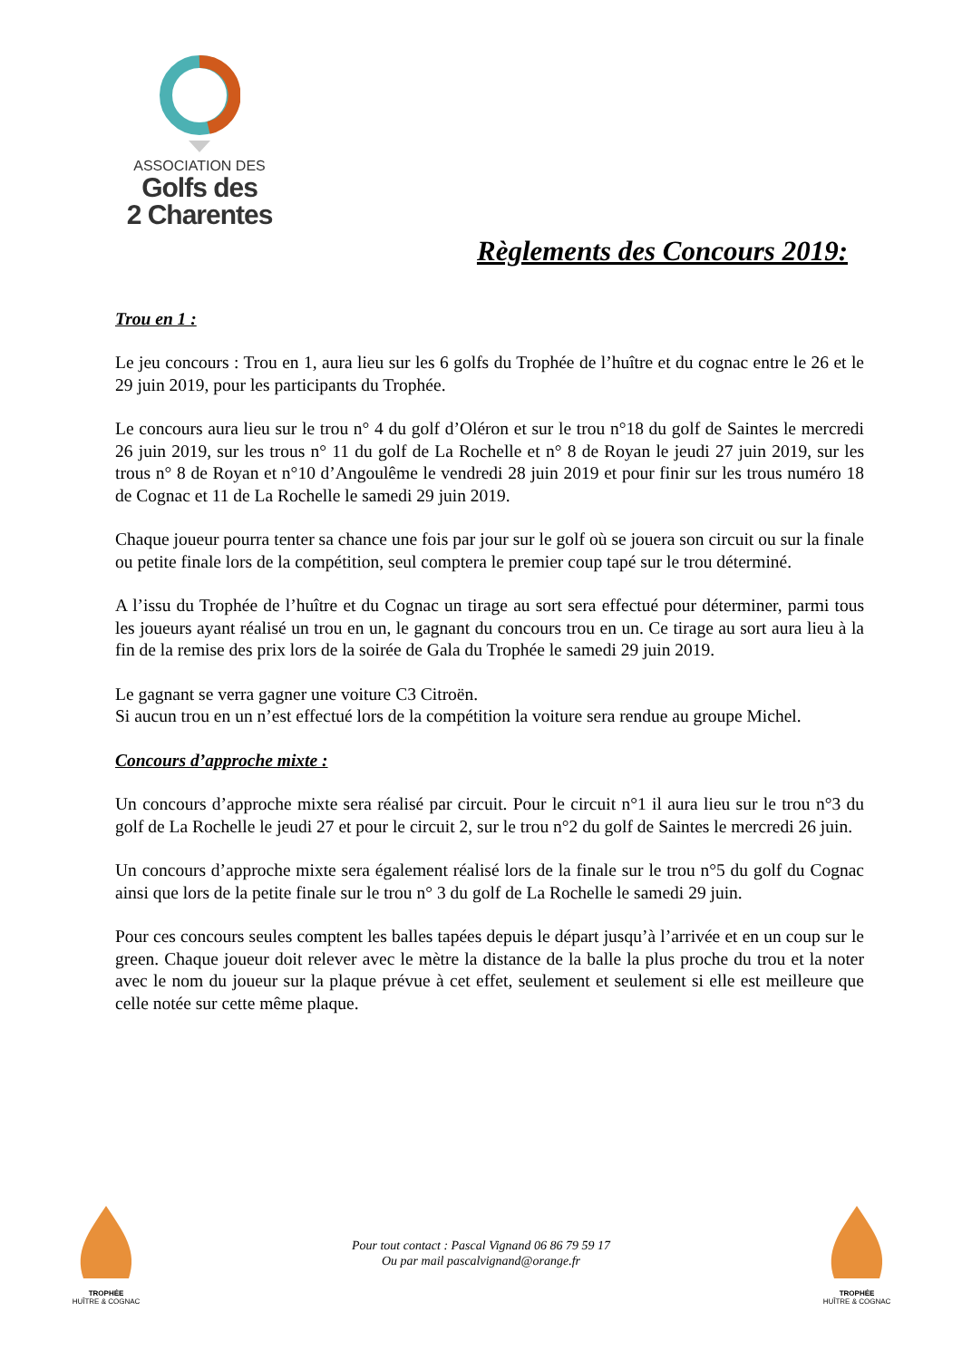ASSOCIATION DES
Golfs des
2 Charentes
Règlements des Concours 2019:
Trou en 1 :
Le jeu concours : Trou en 1, aura lieu sur les 6 golfs du Trophée de l’huître et du cognac entre le 26 et le 29 juin 2019, pour les participants du Trophée.
Le concours aura lieu sur le trou n° 4 du golf d’Oléron et sur le trou n°18 du golf de Saintes le mercredi 26 juin 2019, sur les trous n° 11 du golf de La Rochelle et n° 8 de Royan le jeudi 27 juin 2019, sur les trous n° 8 de Royan et n°10 d’Angoulême le vendredi 28 juin 2019 et pour finir sur les trous numéro 18 de Cognac et 11 de La Rochelle le samedi 29 juin 2019.
Chaque joueur pourra tenter sa chance une fois par jour sur le golf où se jouera son circuit ou sur la finale ou petite finale lors de la compétition, seul comptera le premier coup tapé sur le trou déterminé.
A l’issu du Trophée de l’huître et du Cognac un tirage au sort sera effectué pour déterminer, parmi tous les joueurs ayant réalisé un trou en un, le gagnant du concours trou en un. Ce tirage au sort aura lieu à la fin de la remise des prix lors de la soirée de Gala du Trophée le samedi 29 juin 2019.
Le gagnant se verra gagner une voiture C3 Citroën.
Si aucun trou en un n’est effectué lors de la compétition la voiture sera rendue au groupe Michel.
Concours d’approche mixte :
Un concours d’approche mixte sera réalisé par circuit. Pour le circuit n°1 il aura lieu sur le trou n°3 du golf de La Rochelle le jeudi 27 et pour le circuit 2, sur le trou n°2 du golf de Saintes le mercredi 26 juin.
Un concours d’approche mixte sera également réalisé lors de la finale sur le trou n°5 du golf du Cognac ainsi que lors de la petite finale sur le trou n° 3 du golf de La Rochelle le samedi 29 juin.
Pour ces concours seules comptent les balles tapées depuis le départ jusqu’à l’arrivée et en un coup sur le green. Chaque joueur doit relever avec le mètre la distance de la balle la plus proche du trou et la noter avec le nom du joueur sur la plaque prévue à cet effet, seulement et seulement si elle est meilleure que celle notée sur cette même plaque.
TROPHÉE
HUÎTRE & COGNAC
Pour tout contact : Pascal Vignand 06 86 79 59 17
Ou par mail pascalvignand@orange.fr
TROPHÉE
HUÎTRE & COGNAC